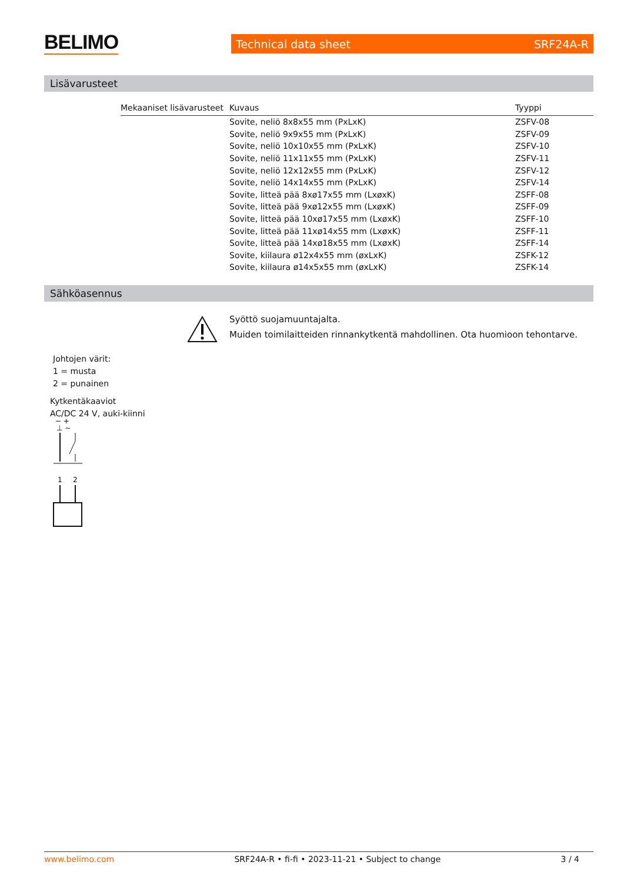BELIMO Technical data sheet SRF24A-R
Lisävarusteet
| Mekaaniset lisävarusteet | Kuvaus | Tyyppi |
| --- | --- | --- |
| | Sovite, neliö 8x8x55 mm (PxLxK) | ZSFV-08 |
| | Sovite, neliö 9x9x55 mm (PxLxK) | ZSFV-09 |
| | Sovite, neliö 10x10x55 mm (PxLxK) | ZSFV-10 |
| | Sovite, neliö 11x11x55 mm (PxLxK) | ZSFV-11 |
| | Sovite, neliö 12x12x55 mm (PxLxK) | ZSFV-12 |
| | Sovite, neliö 14x14x55 mm (PxLxK) | ZSFV-14 |
| | Sovite, litteä pää 8xø17x55 mm (LxøxK) | ZSFF-08 |
| | Sovite, litteä pää 9xø12x55 mm (LxøxK) | ZSFF-09 |
| | Sovite, litteä pää 10xø17x55 mm (LxøxK) | ZSFF-10 |
| | Sovite, litteä pää 11xø14x55 mm (LxøxK) | ZSFF-11 |
| | Sovite, litteä pää 14xø18x55 mm (LxøxK) | ZSFF-14 |
| | Sovite, kiilaura ø12x4x55 mm (øxLxK) | ZSFK-12 |
| | Sovite, kiilaura ø14x5x55 mm (øxLxK) | ZSFK-14 |
Sähköasennus
Syöttö suojamuuntajalta.
Muiden toimilaitteiden rinnankytkentä mahdollinen. Ota huomioon tehontarve.
Johtojen värit:
1 = musta
2 = punainen
Kytkentäkaaviot
AC/DC 24 V, auki-kiinni
− +
⊥ ~
1
2
www.belimo.com SRF24A-R • fi-fi • 2023-11-21 • Subject to change 3 / 4